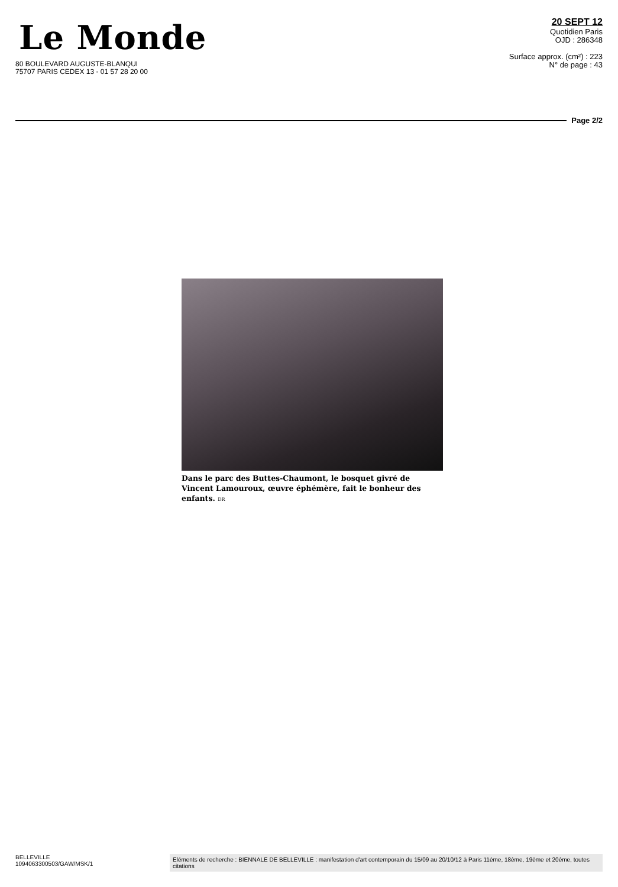Le Monde
80 BOULEVARD AUGUSTE-BLANQUI
75707 PARIS CEDEX 13 - 01 57 28 20 00
20 SEPT 12
Quotidien Paris
OJD : 286348
Surface approx. (cm²) : 223
N° de page : 43
Page 2/2
Dans le parc des Buttes-Chaumont, le bosquet givré de Vincent Lamouroux, œuvre éphémère, fait le bonheur des enfants. DR
BELLEVILLE
1094063300503/GAW/MSK/1
Eléments de recherche : BIENNALE DE BELLEVILLE : manifestation d'art contemporain du 15/09 au 20/10/12 à Paris 11ème, 18ème, 19ème et 20ème, toutes citations